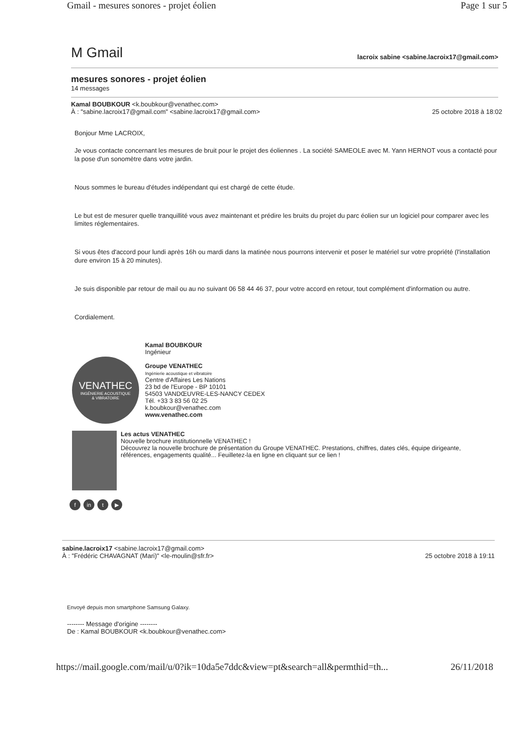Gmail - mesures sonores - projet éolien Page 1 sur 5
M Gmail lacroix sabine <sabine.lacroix17@gmail.com>
mesures sonores - projet éolien
14 messages
Kamal BOUBKOUR <k.boubkour@venathec.com>
À : "sabine.lacroix17@gmail.com" <sabine.lacroix17@gmail.com> 25 octobre 2018 à 18:02
Bonjour Mme LACROIX,
Je vous contacte concernant les mesures de bruit pour le projet des éoliennes . La société SAMEOLE avec M. Yann HERNOT vous a contacté pour la pose d'un sonomètre dans votre jardin.
Nous sommes le bureau d'études indépendant qui est chargé de cette étude.
Le but est de mesurer quelle tranquillité vous avez maintenant et prédire les bruits du projet du parc éolien sur un logiciel pour comparer avec les limites réglementaires.
Si vous êtes d'accord pour lundi après 16h ou mardi dans la matinée nous pourrons intervenir et poser le matériel sur votre propriété (l'installation dure environ 15 à 20 minutes).
Je suis disponible par retour de mail ou au no suivant 06 58 44 46 37, pour votre accord en retour, tout complément d'information ou autre.
Cordialement.
VENATHEC
INGÉNIERIE ACOUSTIQUE
& VIBRATOIRE
Kamal BOUBKOUR
Ingénieur
Groupe VENATHEC
Ingénierie acoustique et vibratoire
Centre d'Affaires Les Nations
23 bd de l'Europe - BP 10101
54503 VANDŒUVRE-LES-NANCY CEDEX
Tél. +33 3 83 56 02 25
k.boubkour@venathec.com
www.venathec.com
Les actus VENATHEC
Nouvelle brochure institutionnelle VENATHEC !
Découvrez la nouvelle brochure de présentation du Groupe VENATHEC. Prestations, chiffres, dates clés, équipe dirigeante, références, engagements qualité... Feuilletez-la en ligne en cliquant sur ce lien !
fin t ▶
sabine.lacroix17 <sabine.lacroix17@gmail.com>
À : "Frédéric CHAVAGNAT (Mari)" <le-moulin@sfr.fr> 25 octobre 2018 à 19:11
Envoyé depuis mon smartphone Samsung Galaxy.
-------- Message d'origine --------
De : Kamal BOUBKOUR <k.boubkour@venathec.com>
https://mail.google.com/mail/u/0?ik=10da5e7ddc&view=pt&search=all&permthid=th... 26/11/2018